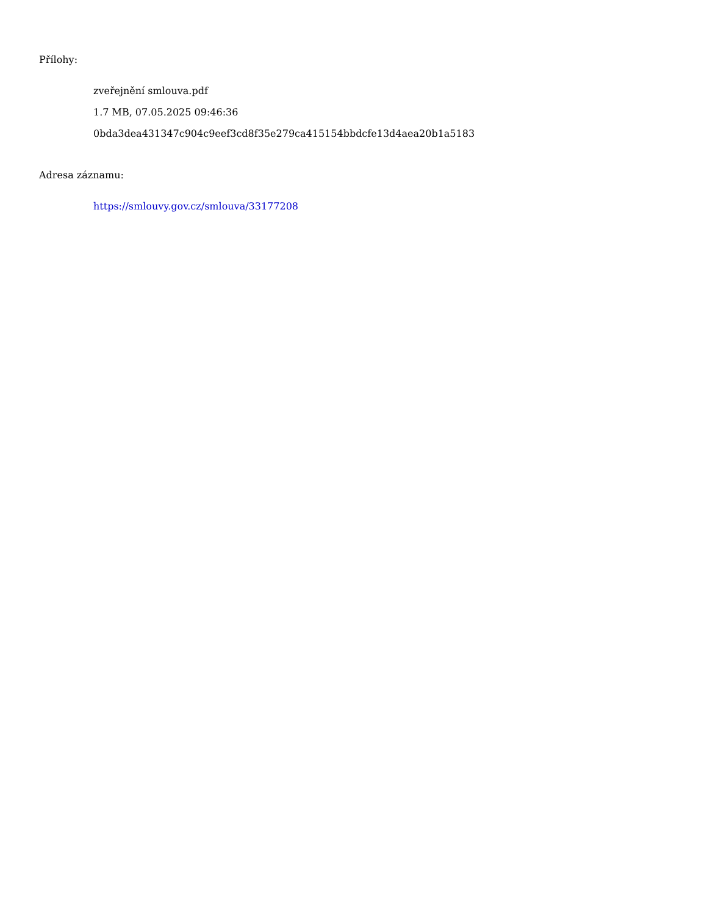Přílohy:
zveřejnění smlouva.pdf
1.7 MB, 07.05.2025 09:46:36
0bda3dea431347c904c9eef3cd8f35e279ca415154bbdcfe13d4aea20b1a5183
Adresa záznamu:
https://smlouvy.gov.cz/smlouva/33177208